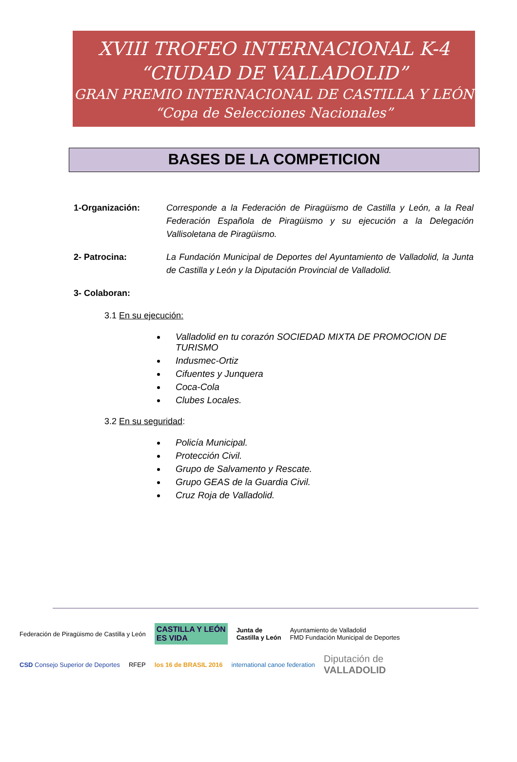XVIII TROFEO INTERNACIONAL K-4
“CIUDAD DE VALLADOLID”
GRAN PREMIO INTERNACIONAL DE CASTILLA Y LEÓN
“Copa de Selecciones Nacionales”
BASES DE LA COMPETICION
1-Organización: Corresponde a la Federación de Piragüismo de Castilla y León, a la Real Federación Española de Piragüismo y su ejecución a la Delegación Vallisoletana de Piragüismo.
2- Patrocina: La Fundación Municipal de Deportes del Ayuntamiento de Valladolid, la Junta de Castilla y León y la Diputación Provincial de Valladolid.
3- Colaboran:
3.1 En su ejecución:
Valladolid en tu corazón SOCIEDAD MIXTA DE PROMOCION DE TURISMO
Indusmec-Ortiz
Cifuentes y Junquera
Coca-Cola
Clubes Locales.
3.2 En su seguridad:
Policía Municipal.
Protección Civil.
Grupo de Salvamento y Rescate.
Grupo GEAS de la Guardia Civil.
Cruz Roja de Valladolid.
Federación de Piragüismo de Castilla y León CASTILLA Y LEÓN
ES VIDA Junta de
Castilla y León Ayuntamiento de Valladolid
FMD Fundación Municipal de Deportes CSD Consejo Superior de Deportes RFEP los 16 de BRASIL 2016 international canoe federation Diputación de
VALLADOLID